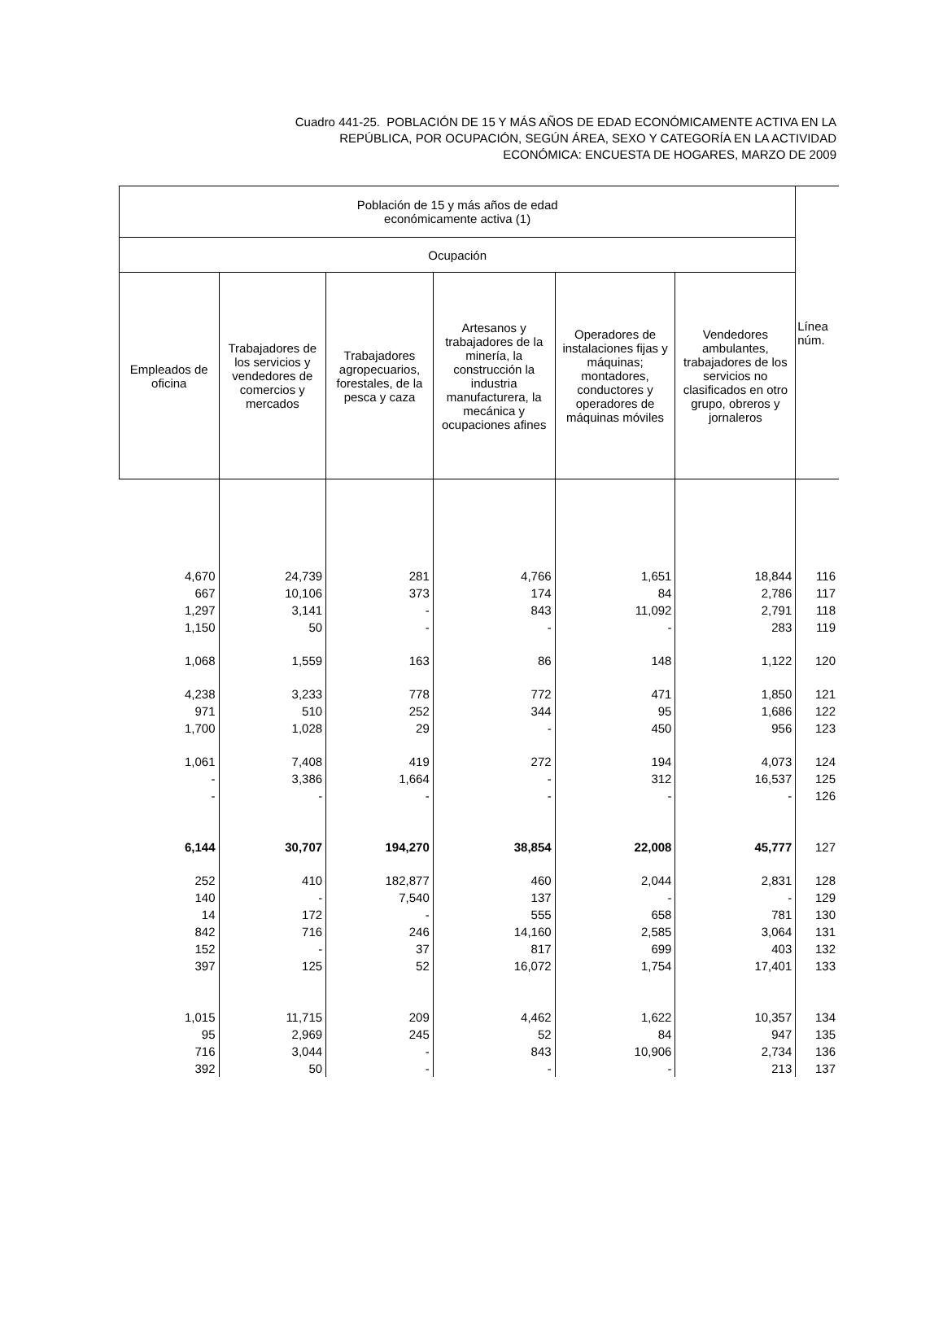Cuadro 441-25. POBLACIÓN DE 15 Y MÁS AÑOS DE EDAD ECONÓMICAMENTE ACTIVA EN LA
REPÚBLICA, POR OCUPACIÓN, SEGÚN ÁREA, SEXO Y CATEGORÍA EN LA ACTIVIDAD
ECONÓMICA: ENCUESTA DE HOGARES, MARZO DE 2009
| Población de 15 y más años de edad económicamente activa (1) | | | | | | Línea núm. |
| --- | --- | --- | --- | --- | --- | --- |
| Ocupación | | | | | | |
| Empleados de oficina | Trabajadores de los servicios y vendedores de comercios y mercados | Trabajadores agropecuarios, forestales, de la pesca y caza | Artesanos y trabajadores de la minería, la construcción la industria manufacturera, la mecánica y ocupaciones afines | Operadores de instalaciones fijas y máquinas; montadores, conductores y operadores de máquinas móviles | Vendedores ambulantes, trabajadores de los servicios no clasificados en otro grupo, obreros y jornaleros | |
| 4,670 | 24,739 | 281 | 4,766 | 1,651 | 18,844 | 116 |
| 667 | 10,106 | 373 | 174 | 84 | 2,786 | 117 |
| 1,297 | 3,141 | - | 843 | 11,092 | 2,791 | 118 |
| 1,150 | 50 | - | - | - | 283 | 119 |
| 1,068 | 1,559 | 163 | 86 | 148 | 1,122 | 120 |
| 4,238 | 3,233 | 778 | 772 | 471 | 1,850 | 121 |
| 971 | 510 | 252 | 344 | 95 | 1,686 | 122 |
| 1,700 | 1,028 | 29 | - | 450 | 956 | 123 |
| 1,061 | 7,408 | 419 | 272 | 194 | 4,073 | 124 |
| - | 3,386 | 1,664 | - | 312 | 16,537 | 125 |
| - | - | - | - | - | - | 126 |
| 6,144 | 30,707 | 194,270 | 38,854 | 22,008 | 45,777 | 127 |
| 252 | 410 | 182,877 | 460 | 2,044 | 2,831 | 128 |
| 140 | - | 7,540 | 137 | - | - | 129 |
| 14 | 172 | - | 555 | 658 | 781 | 130 |
| 842 | 716 | 246 | 14,160 | 2,585 | 3,064 | 131 |
| 152 | - | 37 | 817 | 699 | 403 | 132 |
| 397 | 125 | 52 | 16,072 | 1,754 | 17,401 | 133 |
| 1,015 | 11,715 | 209 | 4,462 | 1,622 | 10,357 | 134 |
| 95 | 2,969 | 245 | 52 | 84 | 947 | 135 |
| 716 | 3,044 | - | 843 | 10,906 | 2,734 | 136 |
| 392 | 50 | - | - | - | 213 | 137 |